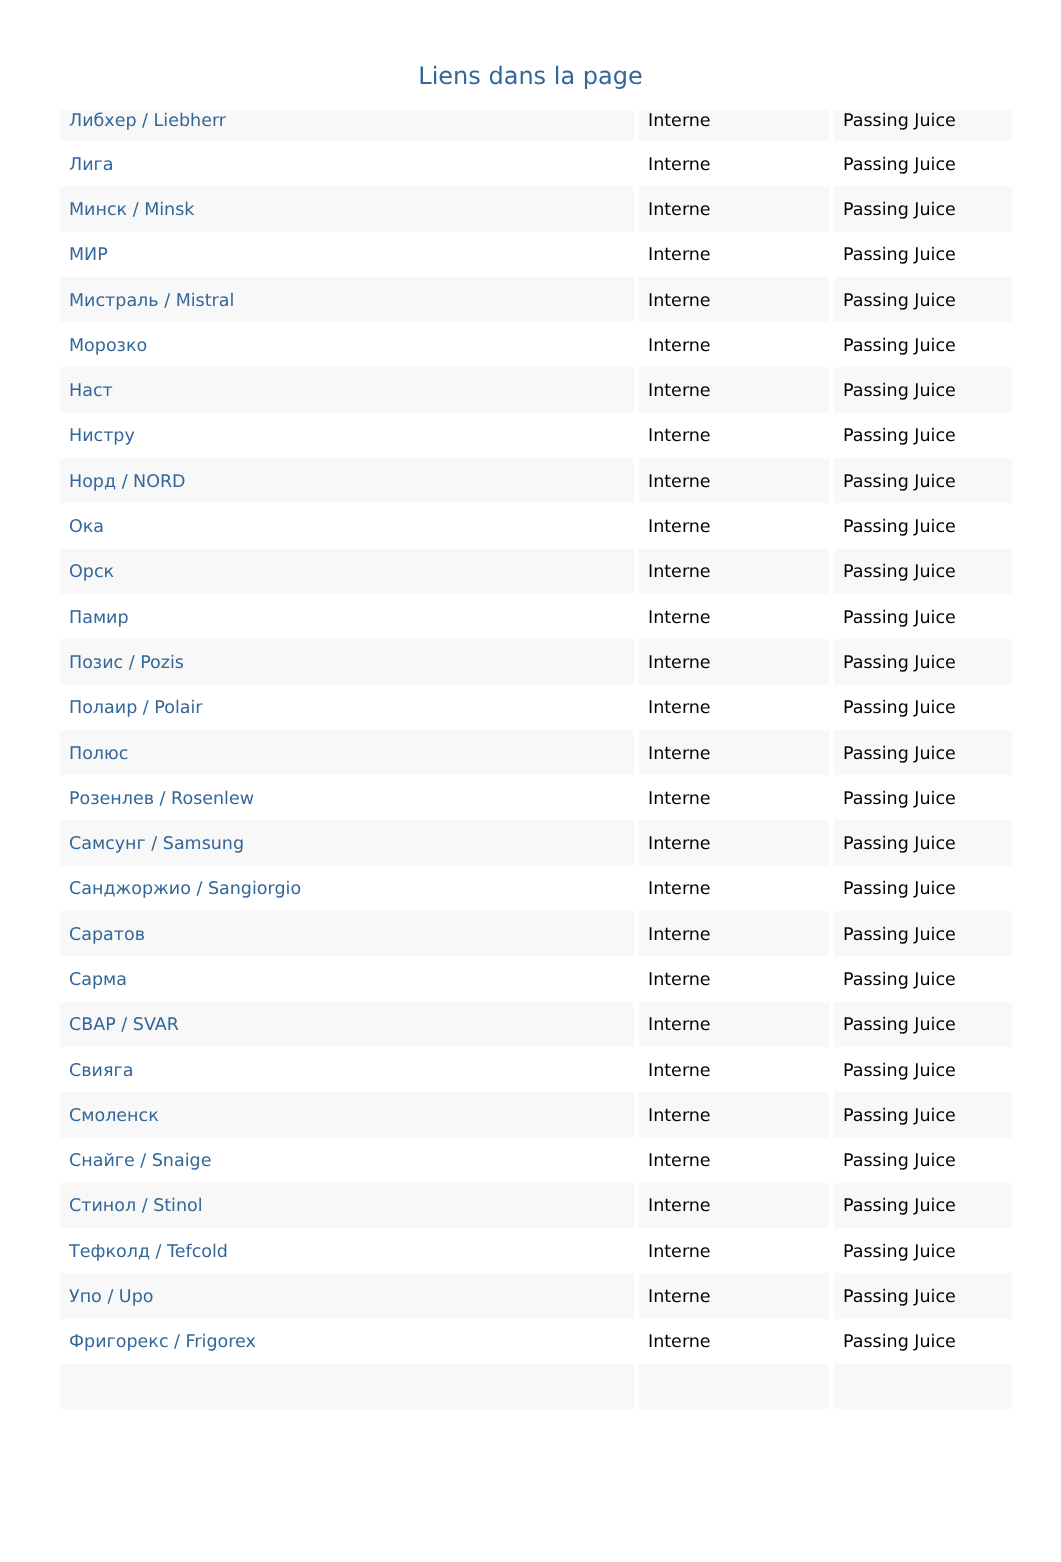Liens dans la page
| Либхер / Liebherr | Interne | Passing Juice |
| Лига | Interne | Passing Juice |
| Минск / Minsk | Interne | Passing Juice |
| МИР | Interne | Passing Juice |
| Мистраль / Mistral | Interne | Passing Juice |
| Морозко | Interne | Passing Juice |
| Наст | Interne | Passing Juice |
| Нистру | Interne | Passing Juice |
| Норд / NORD | Interne | Passing Juice |
| Ока | Interne | Passing Juice |
| Орск | Interne | Passing Juice |
| Памир | Interne | Passing Juice |
| Позис / Pozis | Interne | Passing Juice |
| Полаир / Polair | Interne | Passing Juice |
| Полюс | Interne | Passing Juice |
| Розенлев / Rosenlew | Interne | Passing Juice |
| Самсунг / Samsung | Interne | Passing Juice |
| Санджоржио / Sangiorgio | Interne | Passing Juice |
| Саратов | Interne | Passing Juice |
| Сарма | Interne | Passing Juice |
| СВАР / SVAR | Interne | Passing Juice |
| Свияга | Interne | Passing Juice |
| Смоленск | Interne | Passing Juice |
| Снайге / Snaige | Interne | Passing Juice |
| Стинол / Stinol | Interne | Passing Juice |
| Тефколд / Tefcold | Interne | Passing Juice |
| Упо / Upo | Interne | Passing Juice |
| Фригорекс / Frigorex | Interne | Passing Juice |